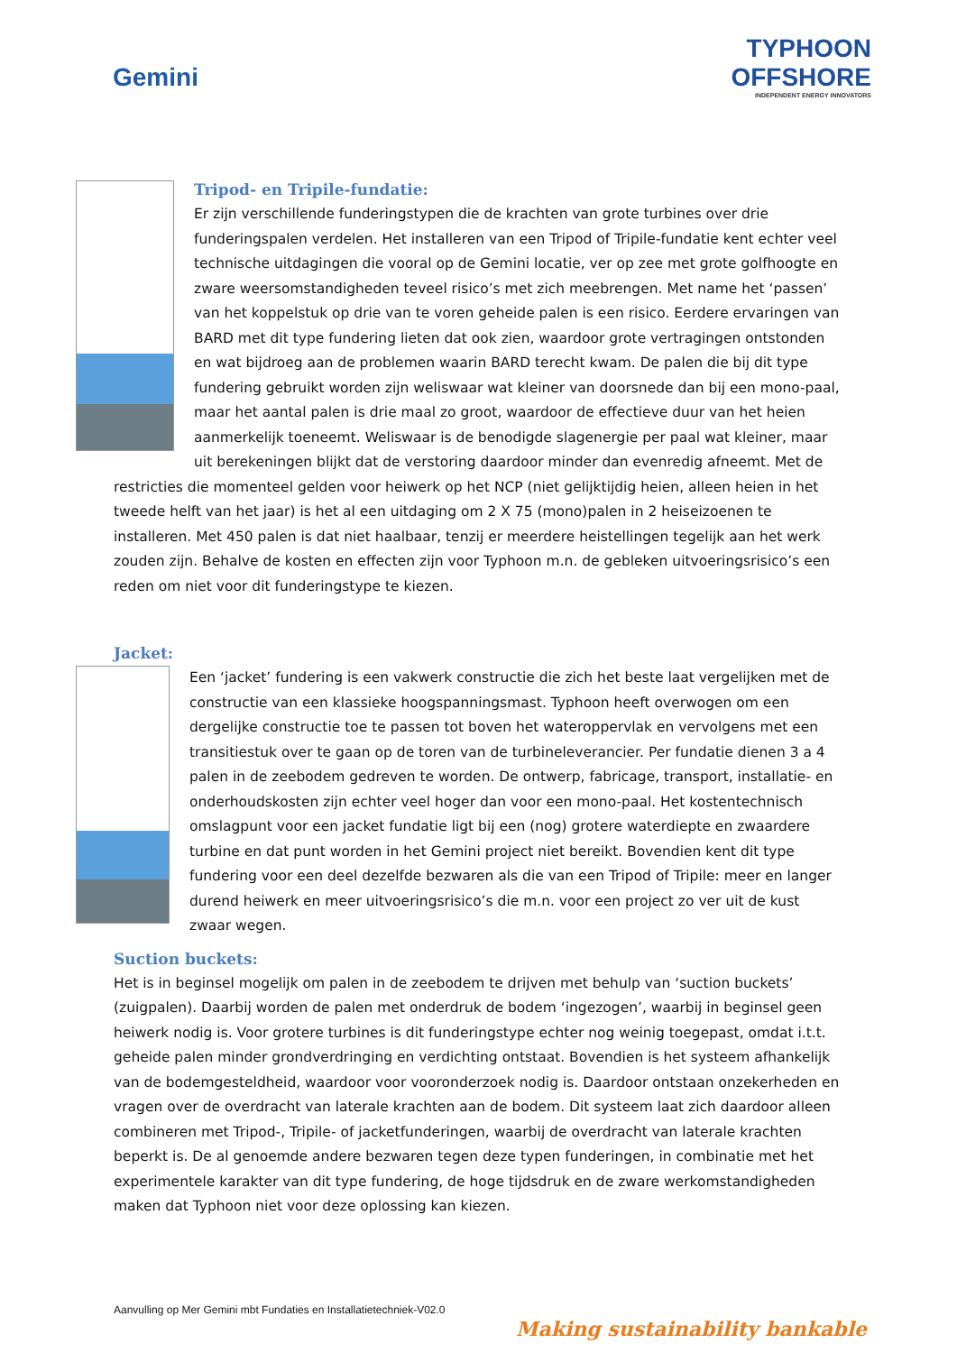Gemini
TYPHOON
OFFSHORE
INDEPENDENT ENERGY INNOVATORS
Tripod- en Tripile-fundatie:
Er zijn verschillende funderingstypen die de krachten van grote turbines over drie funderingspalen verdelen. Het installeren van een Tripod of Tripile-fundatie kent echter veel technische uitdagingen die vooral op de Gemini locatie, ver op zee met grote golfhoogte en zware weersomstandigheden teveel risico’s met zich meebrengen. Met name het ‘passen’ van het koppelstuk op drie van te voren geheide palen is een risico. Eerdere ervaringen van BARD met dit type fundering lieten dat ook zien, waardoor grote vertragingen ontstonden en wat bijdroeg aan de problemen waarin BARD terecht kwam. De palen die bij dit type fundering gebruikt worden zijn weliswaar wat kleiner van doorsnede dan bij een mono-paal, maar het aantal palen is drie maal zo groot, waardoor de effectieve duur van het heien aanmerkelijk toeneemt. Weliswaar is de benodigde slagenergie per paal wat kleiner, maar uit berekeningen blijkt dat de verstoring daardoor minder dan evenredig afneemt. Met de restricties die momenteel gelden voor heiwerk op het NCP (niet gelijktijdig heien, alleen heien in het tweede helft van het jaar) is het al een uitdaging om 2 X 75 (mono)palen in 2 heiseizoenen te installeren. Met 450 palen is dat niet haalbaar, tenzij er meerdere heistellingen tegelijk aan het werk zouden zijn. Behalve de kosten en effecten zijn voor Typhoon m.n. de gebleken uitvoeringsrisico’s een reden om niet voor dit funderingstype te kiezen.
Jacket:
Een ‘jacket’ fundering is een vakwerk constructie die zich het beste laat vergelijken met de constructie van een klassieke hoogspanningsmast. Typhoon heeft overwogen om een dergelijke constructie toe te passen tot boven het wateroppervlak en vervolgens met een transitiestuk over te gaan op de toren van de turbineleverancier. Per fundatie dienen 3 a 4 palen in de zeebodem gedreven te worden. De ontwerp, fabricage, transport, installatie- en onderhoudskosten zijn echter veel hoger dan voor een mono-paal. Het kostentechnisch omslagpunt voor een jacket fundatie ligt bij een (nog) grotere waterdiepte en zwaardere turbine en dat punt worden in het Gemini project niet bereikt. Bovendien kent dit type fundering voor een deel dezelfde bezwaren als die van een Tripod of Tripile: meer en langer durend heiwerk en meer uitvoeringsrisico’s die m.n. voor een project zo ver uit de kust zwaar wegen.
Suction buckets:
Het is in beginsel mogelijk om palen in de zeebodem te drijven met behulp van ‘suction buckets’ (zuigpalen). Daarbij worden de palen met onderdruk de bodem ‘ingezogen’, waarbij in beginsel geen heiwerk nodig is. Voor grotere turbines is dit funderingstype echter nog weinig toegepast, omdat i.t.t. geheide palen minder grondverdringing en verdichting ontstaat. Bovendien is het systeem afhankelijk van de bodemgesteldheid, waardoor voor vooronderzoek nodig is. Daardoor ontstaan onzekerheden en vragen over de overdracht van laterale krachten aan de bodem. Dit systeem laat zich daardoor alleen combineren met Tripod-, Tripile- of jacketfunderingen, waarbij de overdracht van laterale krachten beperkt is. De al genoemde andere bezwaren tegen deze typen funderingen, in combinatie met het experimentele karakter van dit type fundering, de hoge tijdsdruk en de zware werkomstandigheden maken dat Typhoon niet voor deze oplossing kan kiezen.
Aanvulling op Mer Gemini mbt Fundaties en Installatietechniek-V02.0
Making sustainability bankable